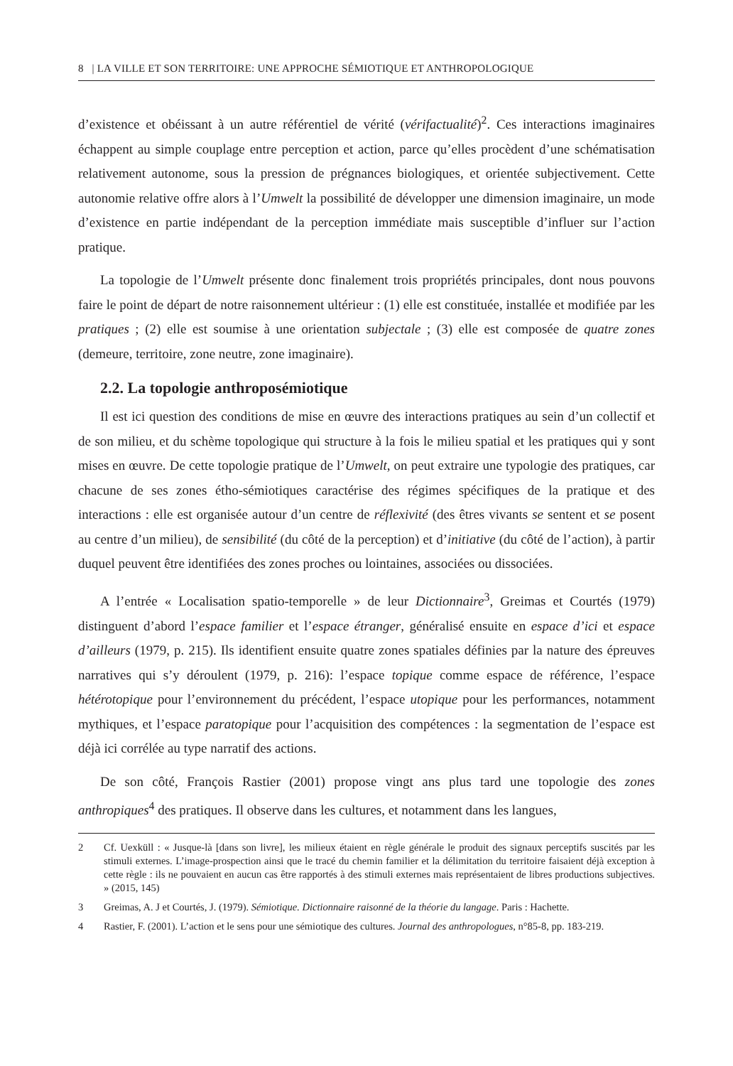8 | LA VILLE ET SON TERRITOIRE: UNE APPROCHE SÉMIOTIQUE ET ANTHROPOLOGIQUE
d’existence et obéissant à un autre référentiel de vérité (vérifactualité)<sup>2</sup>. Ces interactions imaginaires échappent au simple couplage entre perception et action, parce qu’elles procèdent d’une schématisation relativement autonome, sous la pression de prégnances biologiques, et orientée subjectivement. Cette autonomie relative offre alors à l’Umwelt la possibilité de développer une dimension imaginaire, un mode d’existence en partie indépendant de la perception immédiate mais susceptible d’influer sur l’action pratique.
La topologie de l’Umwelt présente donc finalement trois propriétés principales, dont nous pouvons faire le point de départ de notre raisonnement ultérieur : (1) elle est constituée, installée et modifiée par les pratiques ; (2) elle est soumise à une orientation subjectale ; (3) elle est composée de quatre zones (demeure, territoire, zone neutre, zone imaginaire).
2.2. La topologie anthroposémiotique
Il est ici question des conditions de mise en œuvre des interactions pratiques au sein d’un collectif et de son milieu, et du schème topologique qui structure à la fois le milieu spatial et les pratiques qui y sont mises en œuvre. De cette topologie pratique de l’Umwelt, on peut extraire une typologie des pratiques, car chacune de ses zones étho-sémiotiques caractérise des régimes spécifiques de la pratique et des interactions : elle est organisée autour d’un centre de réflexivité (des êtres vivants se sentent et se posent au centre d’un milieu), de sensibilité (du côté de la perception) et d’initiative (du côté de l’action), à partir duquel peuvent être identifiées des zones proches ou lointaines, associées ou dissociées.
A l’entrée « Localisation spatio-temporelle » de leur Dictionnaire<sup>3</sup>, Greimas et Courtés (1979) distinguent d’abord l’espace familier et l’espace étranger, généralisé ensuite en espace d’ici et espace d’ailleurs (1979, p. 215). Ils identifient ensuite quatre zones spatiales définies par la nature des épreuves narratives qui s’y déroulent (1979, p. 216): l’espace topique comme espace de référence, l’espace hétérotopique pour l’environnement du précédent, l’espace utopique pour les performances, notamment mythiques, et l’espace paratopique pour l’acquisition des compétences : la segmentation de l’espace est déjà ici corrélée au type narratif des actions.
De son côté, François Rastier (2001) propose vingt ans plus tard une topologie des zones anthropiques<sup>4</sup> des pratiques. Il observe dans les cultures, et notamment dans les langues,
2 Cf. Uexküll : « Jusque-là [dans son livre], les milieux étaient en règle générale le produit des signaux perceptifs suscités par les stimuli externes. L’image-prospection ainsi que le tracé du chemin familier et la délimitation du territoire faisaient déjà exception à cette règle : ils ne pouvaient en aucun cas être rapportés à des stimuli externes mais représentaient de libres productions subjectives. » (2015, 145)
3 Greimas, A. J et Courtés, J. (1979). Sémiotique. Dictionnaire raisonné de la théorie du langage. Paris : Hachette.
4 Rastier, F. (2001). L’action et le sens pour une sémiotique des cultures. Journal des anthropologues, n°85-8, pp. 183-219.